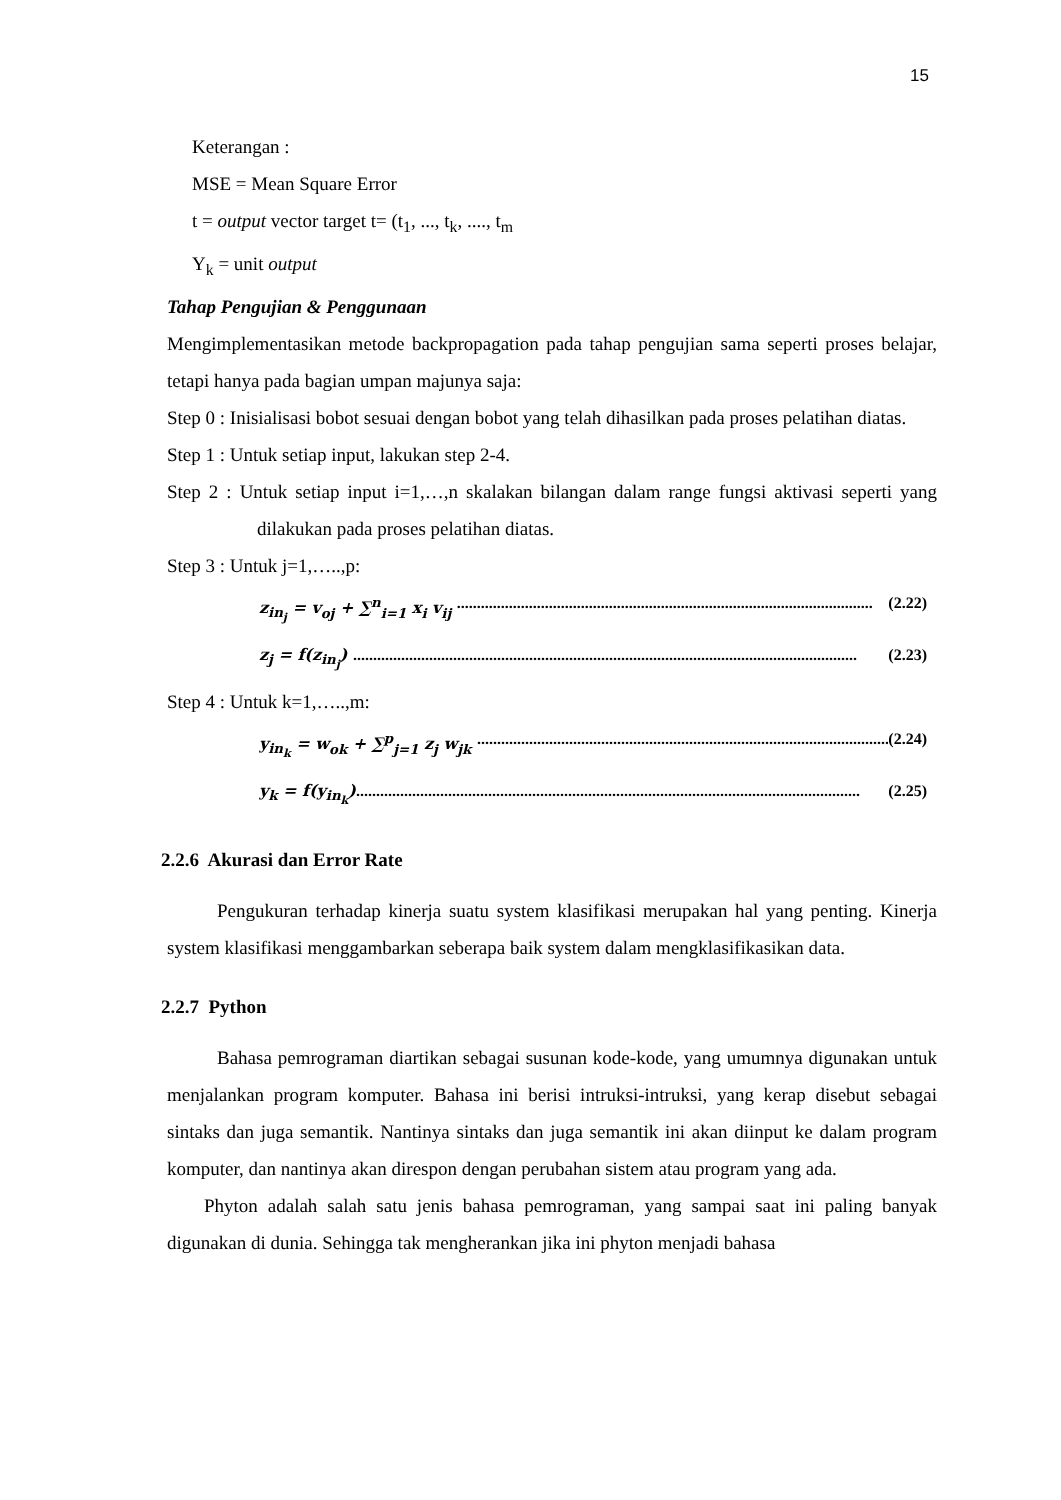15
Keterangan :
MSE = Mean Square Error
t = output vector target t= (t<sub>1</sub>, ..., t<sub>k</sub>, ...., t<sub>m</sub>
Y<sub>k</sub> = unit output
Tahap Pengujian & Penggunaan
Mengimplementasikan metode backpropagation pada tahap pengujian sama seperti proses belajar, tetapi hanya pada bagian umpan majunya saja:
Step 0 : Inisialisasi bobot sesuai dengan bobot yang telah dihasilkan pada proses pelatihan diatas.
Step 1 : Untuk setiap input, lakukan step 2-4.
Step 2 : Untuk setiap input i=1,…,n skalakan bilangan dalam range fungsi aktivasi seperti yang dilakukan pada proses pelatihan diatas.
Step 3 : Untuk j=1,…..,p:
z<sub>in<sub>j</sub></sub> = v<sub>oj</sub> + ∑<sup>n</sup><sub>i=1</sub> x<sub>i</sub> v<sub>ij</sub> ........................................................................................................ (2.22)
z<sub>j</sub> = f(z<sub>in<sub>j</sub></sub>) .............................................................................................................................. (2.23)
Step 4 : Untuk k=1,…..,m:
y<sub>in<sub>k</sub></sub> = w<sub>ok</sub> + ∑<sup>p</sup><sub>j=1</sub> z<sub>j</sub> w<sub>jk</sub> ........................................................................................................ (2.24)
y<sub>k</sub> = f(y<sub>in<sub>k</sub></sub>).............................................................................................................................. (2.25)
2.2.6 Akurasi dan Error Rate
Pengukuran terhadap kinerja suatu system klasifikasi merupakan hal yang penting. Kinerja system klasifikasi menggambarkan seberapa baik system dalam mengklasifikasikan data.
2.2.7 Python
Bahasa pemrograman diartikan sebagai susunan kode-kode, yang umumnya digunakan untuk menjalankan program komputer. Bahasa ini berisi intruksi-intruksi, yang kerap disebut sebagai sintaks dan juga semantik. Nantinya sintaks dan juga semantik ini akan diinput ke dalam program komputer, dan nantinya akan direspon dengan perubahan sistem atau program yang ada.
Phyton adalah salah satu jenis bahasa pemrograman, yang sampai saat ini paling banyak digunakan di dunia. Sehingga tak mengherankan jika ini phyton menjadi bahasa